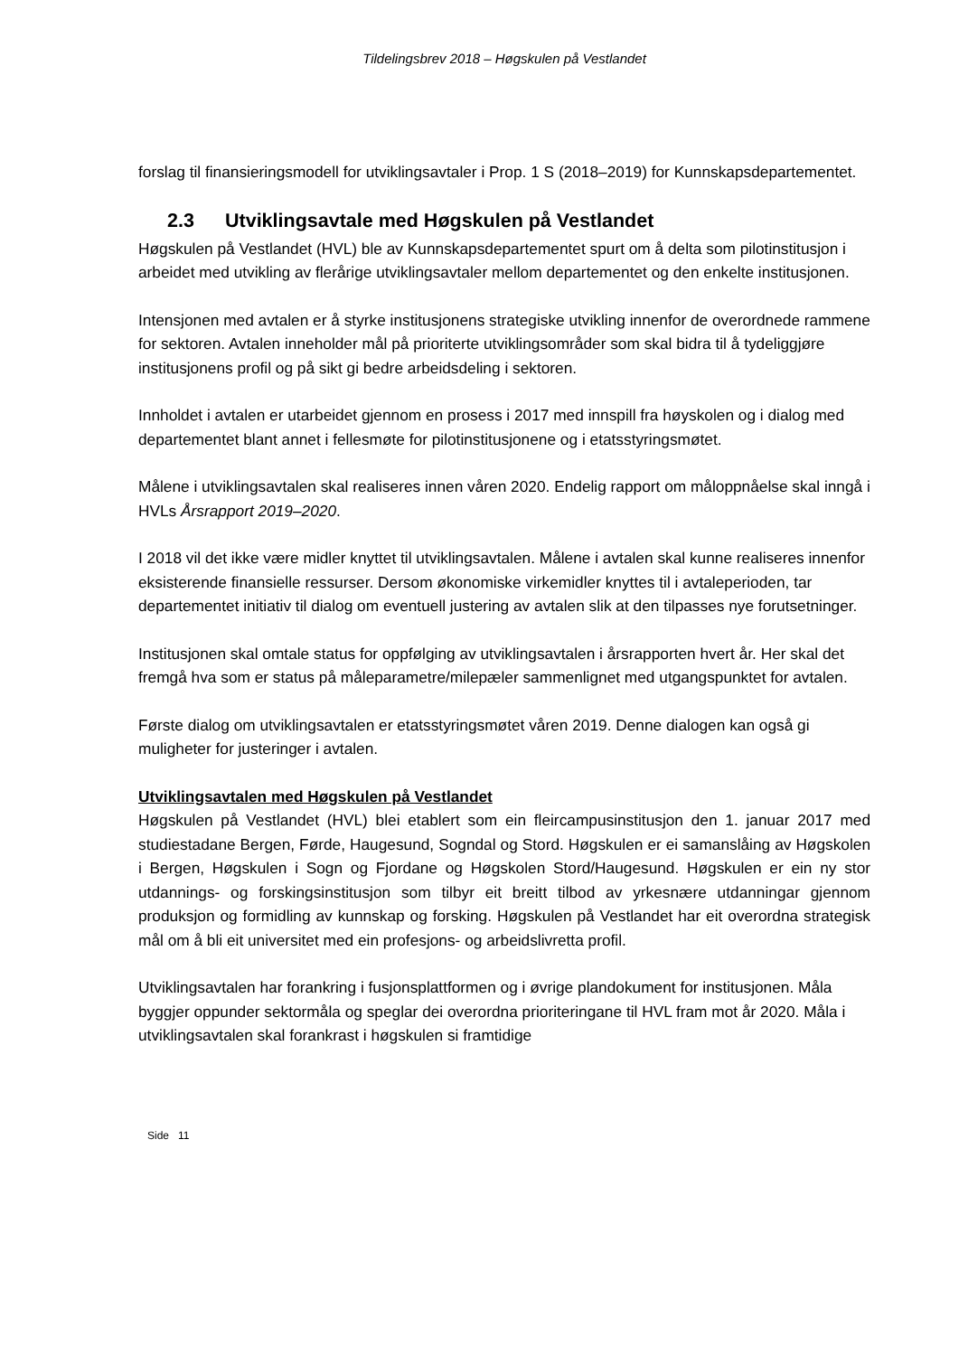Tildelingsbrev 2018 – Høgskulen på Vestlandet
forslag til finansieringsmodell for utviklingsavtaler i Prop. 1 S (2018–2019) for Kunnskapsdepartementet.
2.3 Utviklingsavtale med Høgskulen på Vestlandet
Høgskulen på Vestlandet (HVL) ble av Kunnskapsdepartementet spurt om å delta som pilotinstitusjon i arbeidet med utvikling av flerårige utviklingsavtaler mellom departementet og den enkelte institusjonen.
Intensjonen med avtalen er å styrke institusjonens strategiske utvikling innenfor de overordnede rammene for sektoren. Avtalen inneholder mål på prioriterte utviklingsområder som skal bidra til å tydeliggjøre institusjonens profil og på sikt gi bedre arbeidsdeling i sektoren.
Innholdet i avtalen er utarbeidet gjennom en prosess i 2017 med innspill fra høyskolen og i dialog med departementet blant annet i fellesmøte for pilotinstitusjonene og i etatsstyringsmøtet.
Målene i utviklingsavtalen skal realiseres innen våren 2020. Endelig rapport om måloppnåelse skal inngå i HVLs Årsrapport 2019–2020.
I 2018 vil det ikke være midler knyttet til utviklingsavtalen. Målene i avtalen skal kunne realiseres innenfor eksisterende finansielle ressurser. Dersom økonomiske virkemidler knyttes til i avtaleperioden, tar departementet initiativ til dialog om eventuell justering av avtalen slik at den tilpasses nye forutsetninger.
Institusjonen skal omtale status for oppfølging av utviklingsavtalen i årsrapporten hvert år. Her skal det fremgå hva som er status på måleparametre/milepæler sammenlignet med utgangspunktet for avtalen.
Første dialog om utviklingsavtalen er etatsstyringsmøtet våren 2019. Denne dialogen kan også gi muligheter for justeringer i avtalen.
Utviklingsavtalen med Høgskulen på Vestlandet
Høgskulen på Vestlandet (HVL) blei etablert som ein fleircampusinstitusjon den 1. januar 2017 med studiestadane Bergen, Førde, Haugesund, Sogndal og Stord. Høgskulen er ei samanslåing av Høgskolen i Bergen, Høgskulen i Sogn og Fjordane og Høgskolen Stord/Haugesund. Høgskulen er ein ny stor utdannings- og forskingsinstitusjon som tilbyr eit breitt tilbod av yrkesnære utdanningar gjennom produksjon og formidling av kunnskap og forsking. Høgskulen på Vestlandet har eit overordna strategisk mål om å bli eit universitet med ein profesjons- og arbeidslivretta profil.
Utviklingsavtalen har forankring i fusjonsplattformen og i øvrige plandokument for institusjonen. Måla byggjer oppunder sektormåla og speglar dei overordna prioriteringane til HVL fram mot år 2020. Måla i utviklingsavtalen skal forankrast i høgskulen si framtidige
Side 11